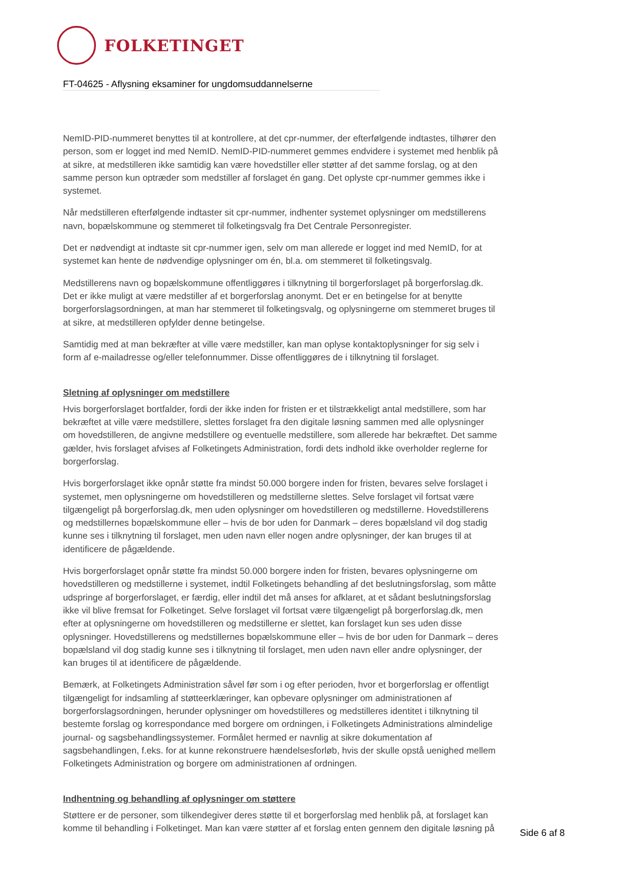FOLKETINGET
FT-04625 - Aflysning eksaminer for ungdomsuddannelserne
NemID-PID-nummeret benyttes til at kontrollere, at det cpr-nummer, der efterfølgende indtastes, tilhører den person, som er logget ind med NemID. NemID-PID-nummeret gemmes endvidere i systemet med henblik på at sikre, at medstilleren ikke samtidig kan være hovedstiller eller støtter af det samme forslag, og at den samme person kun optræder som medstiller af forslaget én gang. Det oplyste cpr-nummer gemmes ikke i systemet.
Når medstilleren efterfølgende indtaster sit cpr-nummer, indhenter systemet oplysninger om medstillerens navn, bopælskommune og stemmeret til folketingsvalg fra Det Centrale Personregister.
Det er nødvendigt at indtaste sit cpr-nummer igen, selv om man allerede er logget ind med NemID, for at systemet kan hente de nødvendige oplysninger om én, bl.a. om stemmeret til folketingsvalg.
Medstillerens navn og bopælskommune offentliggøres i tilknytning til borgerforslaget på borgerforslag.dk. Det er ikke muligt at være medstiller af et borgerforslag anonymt. Det er en betingelse for at benytte borgerforslagsordningen, at man har stemmeret til folketingsvalg, og oplysningerne om stemmeret bruges til at sikre, at medstilleren opfylder denne betingelse.
Samtidig med at man bekræfter at ville være medstiller, kan man oplyse kontaktoplysninger for sig selv i form af e-mailadresse og/eller telefonnummer. Disse offentliggøres de i tilknytning til forslaget.
Sletning af oplysninger om medstillere
Hvis borgerforslaget bortfalder, fordi der ikke inden for fristen er et tilstrækkeligt antal medstillere, som har bekræftet at ville være medstillere, slettes forslaget fra den digitale løsning sammen med alle oplysninger om hovedstilleren, de angivne medstillere og eventuelle medstillere, som allerede har bekræftet. Det samme gælder, hvis forslaget afvises af Folketingets Administration, fordi dets indhold ikke overholder reglerne for borgerforslag.
Hvis borgerforslaget ikke opnår støtte fra mindst 50.000 borgere inden for fristen, bevares selve forslaget i systemet, men oplysningerne om hovedstilleren og medstillerne slettes. Selve forslaget vil fortsat være tilgængeligt på borgerforslag.dk, men uden oplysninger om hovedstilleren og medstillerne. Hovedstillerens og medstillernes bopælskommune eller – hvis de bor uden for Danmark – deres bopælsland vil dog stadig kunne ses i tilknytning til forslaget, men uden navn eller nogen andre oplysninger, der kan bruges til at identificere de pågældende.
Hvis borgerforslaget opnår støtte fra mindst 50.000 borgere inden for fristen, bevares oplysningerne om hovedstilleren og medstillerne i systemet, indtil Folketingets behandling af det beslutningsforslag, som måtte udspringe af borgerforslaget, er færdig, eller indtil det må anses for afklaret, at et sådant beslutningsforslag ikke vil blive fremsat for Folketinget. Selve forslaget vil fortsat være tilgængeligt på borgerforslag.dk, men efter at oplysningerne om hovedstilleren og medstillerne er slettet, kan forslaget kun ses uden disse oplysninger. Hovedstillerens og medstillernes bopælskommune eller – hvis de bor uden for Danmark – deres bopælsland vil dog stadig kunne ses i tilknytning til forslaget, men uden navn eller andre oplysninger, der kan bruges til at identificere de pågældende.
Bemærk, at Folketingets Administration såvel før som i og efter perioden, hvor et borgerforslag er offentligt tilgængeligt for indsamling af støtteerklæringer, kan opbevare oplysninger om administrationen af borgerforslagsordningen, herunder oplysninger om hovedstilleres og medstilleres identitet i tilknytning til bestemte forslag og korrespondance med borgere om ordningen, i Folketingets Administrations almindelige journal- og sagsbehandlingssystemer. Formålet hermed er navnlig at sikre dokumentation af sagsbehandlingen, f.eks. for at kunne rekonstruere hændelsesforløb, hvis der skulle opstå uenighed mellem Folketingets Administration og borgere om administrationen af ordningen.
Indhentning og behandling af oplysninger om støttere
Støttere er de personer, som tilkendegiver deres støtte til et borgerforslag med henblik på, at forslaget kan komme til behandling i Folketinget. Man kan være støtter af et forslag enten gennem den digitale løsning på
Side 6 af 8